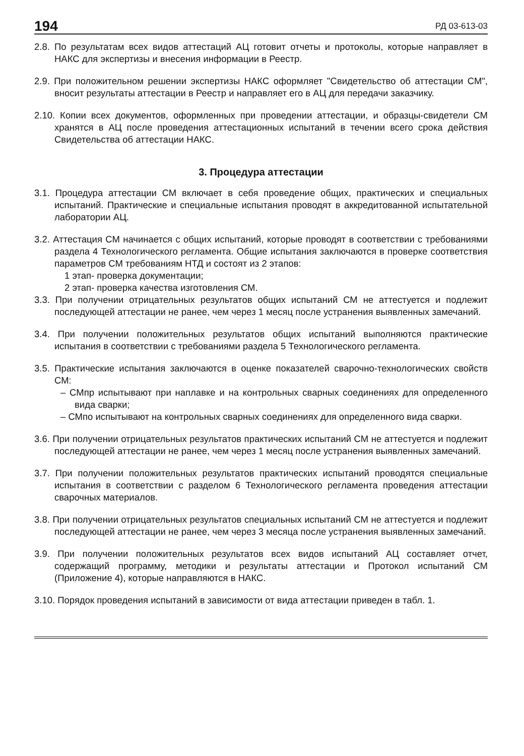194 РД 03-613-03
2.8. По результатам всех видов аттестаций АЦ готовит отчеты и протоколы, которые направляет в НАКС для экспертизы и внесения информации в Реестр.
2.9. При положительном решении экспертизы НАКС оформляет "Свидетельство об аттестации СМ", вносит результаты аттестации в Реестр и направляет его в АЦ для передачи заказчику.
2.10. Копии всех документов, оформленных при проведении аттестации, и образцы-свидетели СМ хранятся в АЦ после проведения аттестационных испытаний в течении всего срока действия Свидетельства об аттестации НАКС.
3. Процедура аттестации
3.1. Процедура аттестации СМ включает в себя проведение общих, практических и специальных испытаний. Практические и специальные испытания проводят в аккредитованной испытательной лаборатории АЦ.
3.2. Аттестация СМ начинается с общих испытаний, которые проводят в соответствии с требованиями раздела 4 Технологического регламента. Общие испытания заключаются в проверке соответствия параметров СМ требованиям НТД и состоят из 2 этапов:
1 этап- проверка документации;
2 этап- проверка качества изготовления СМ.
3.3. При получении отрицательных результатов общих испытаний СМ не аттестуется и подлежит последующей аттестации не ранее, чем через 1 месяц после устранения выявленных замечаний.
3.4. При получении положительных результатов общих испытаний выполняются практические испытания в соответствии с требованиями раздела 5 Технологического регламента.
3.5. Практические испытания заключаются в оценке показателей сварочно-технологических свойств СМ:
– СМпр испытывают при наплавке и на контрольных сварных соединениях для определенного вида сварки;
– СМпо испытывают на контрольных сварных соединениях для определенного вида сварки.
3.6. При получении отрицательных результатов практических испытаний СМ не аттестуется и подлежит последующей аттестации не ранее, чем через 1 месяц после устранения выявленных замечаний.
3.7. При получении положительных результатов практических испытаний проводятся специальные испытания в соответствии с разделом 6 Технологического регламента проведения аттестации сварочных материалов.
3.8. При получении отрицательных результатов специальных испытаний СМ не аттестуется и подлежит последующей аттестации не ранее, чем через 3 месяца после устранения выявленных замечаний.
3.9. При получении положительных результатов всех видов испытаний АЦ составляет отчет, содержащий программу, методики и результаты аттестации и Протокол испытаний СМ (Приложение 4), которые направляются в НАКС.
3.10. Порядок проведения испытаний в зависимости от вида аттестации приведен в табл. 1.